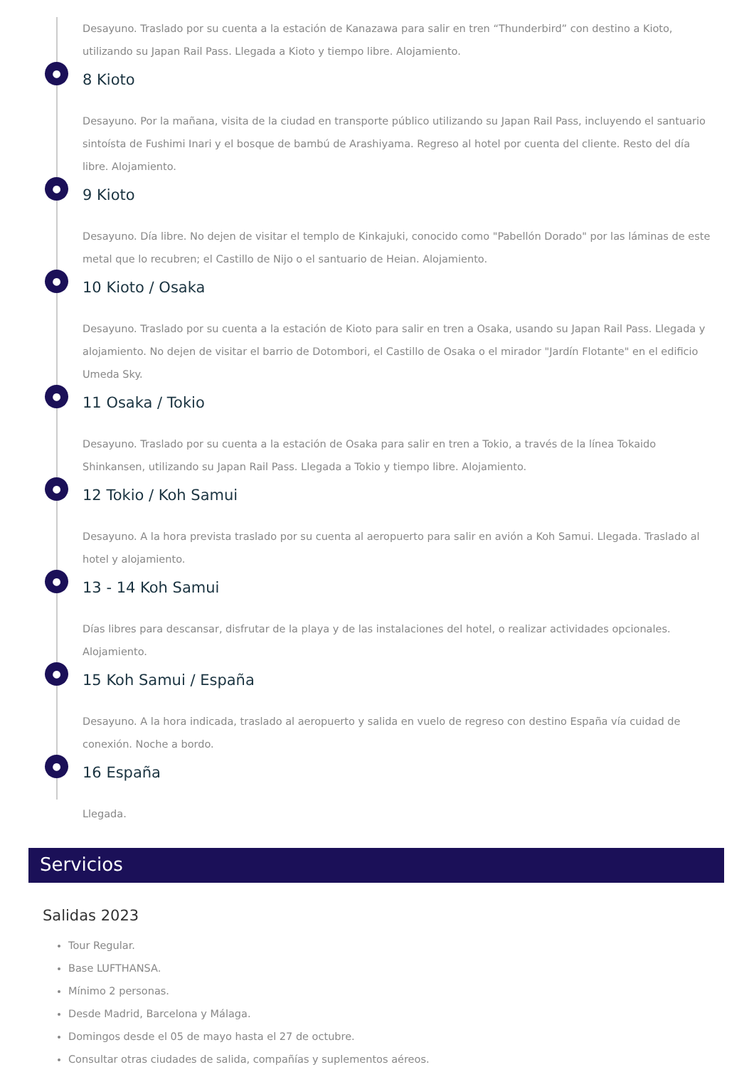Desayuno. Traslado por su cuenta a la estación de Kanazawa para salir en tren “Thunderbird” con destino a Kioto, utilizando su Japan Rail Pass. Llegada a Kioto y tiempo libre. Alojamiento.
● 8 Kioto
Desayuno. Por la mañana, visita de la ciudad en transporte público utilizando su Japan Rail Pass, incluyendo el santuario sintoísta de Fushimi Inari y el bosque de bambú de Arashiyama. Regreso al hotel por cuenta del cliente. Resto del día libre. Alojamiento.
● 9 Kioto
Desayuno. Día libre. No dejen de visitar el templo de Kinkajuki, conocido como "Pabellón Dorado" por las láminas de este metal que lo recubren; el Castillo de Nijo o el santuario de Heian. Alojamiento.
● 10 Kioto / Osaka
Desayuno. Traslado por su cuenta a la estación de Kioto para salir en tren a Osaka, usando su Japan Rail Pass. Llegada y alojamiento. No dejen de visitar el barrio de Dotombori, el Castillo de Osaka o el mirador "Jardín Flotante" en el edificio Umeda Sky.
● 11 Osaka / Tokio
Desayuno. Traslado por su cuenta a la estación de Osaka para salir en tren a Tokio, a través de la línea Tokaido Shinkansen, utilizando su Japan Rail Pass. Llegada a Tokio y tiempo libre. Alojamiento.
● 12 Tokio / Koh Samui
Desayuno. A la hora prevista traslado por su cuenta al aeropuerto para salir en avión a Koh Samui. Llegada. Traslado al hotel y alojamiento.
● 13 - 14 Koh Samui
Días libres para descansar, disfrutar de la playa y de las instalaciones del hotel, o realizar actividades opcionales. Alojamiento.
● 15 Koh Samui / España
Desayuno. A la hora indicada, traslado al aeropuerto y salida en vuelo de regreso con destino España vía cuidad de conexión. Noche a bordo.
● 16 España
Llegada.
Servicios
Salidas 2023
Tour Regular.
Base LUFTHANSA.
Mínimo 2 personas.
Desde Madrid, Barcelona y Málaga.
Domingos desde el 05 de mayo hasta el 27 de octubre.
Consultar otras ciudades de salida, compañías y suplementos aéreos.